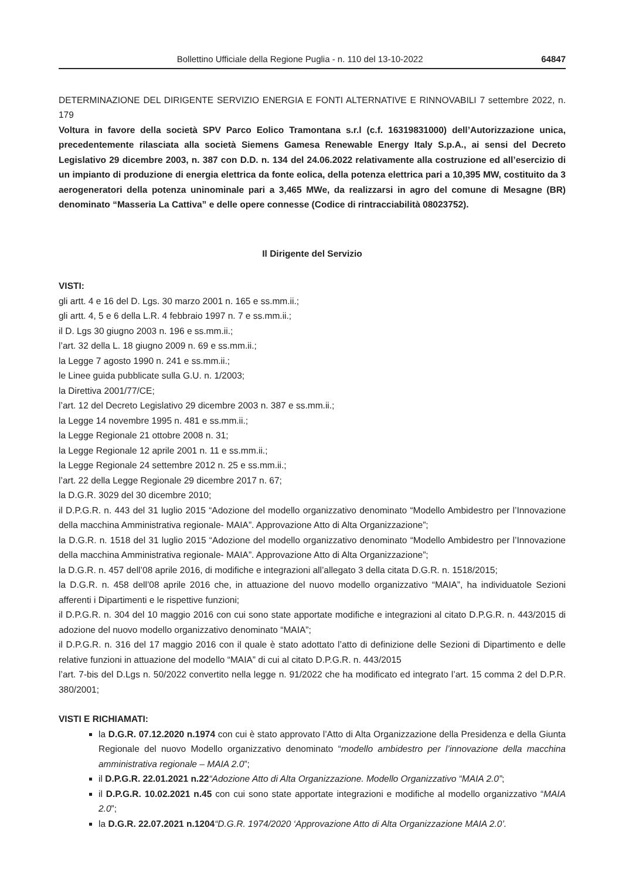Bollettino Ufficiale della Regione Puglia - n. 110 del 13-10-2022 64847
DETERMINAZIONE DEL DIRIGENTE SERVIZIO ENERGIA E FONTI ALTERNATIVE E RINNOVABILI 7 settembre 2022, n. 179
Voltura in favore della società SPV Parco Eolico Tramontana s.r.l (c.f. 16319831000) dell’Autorizzazione unica, precedentemente rilasciata alla società Siemens Gamesa Renewable Energy Italy S.p.A., ai sensi del Decreto Legislativo 29 dicembre 2003, n. 387 con D.D. n. 134 del 24.06.2022 relativamente alla costruzione ed all’esercizio di un impianto di produzione di energia elettrica da fonte eolica, della potenza elettrica pari a 10,395 MW, costituito da 3 aerogeneratori della potenza uninominale pari a 3,465 MWe, da realizzarsi in agro del comune di Mesagne (BR) denominato “Masseria La Cattiva” e delle opere connesse (Codice di rintracciabilità 08023752).
Il Dirigente del Servizio
VISTI:
gli artt. 4 e 16 del D. Lgs. 30 marzo 2001 n. 165 e ss.mm.ii.;
gli artt. 4, 5 e 6 della L.R. 4 febbraio 1997 n. 7 e ss.mm.ii.;
il D. Lgs 30 giugno 2003 n. 196 e ss.mm.ii.;
l’art. 32 della L. 18 giugno 2009 n. 69 e ss.mm.ii.;
la Legge 7 agosto 1990 n. 241 e ss.mm.ii.;
le Linee guida pubblicate sulla G.U. n. 1/2003;
la Direttiva 2001/77/CE;
l’art. 12 del Decreto Legislativo 29 dicembre 2003 n. 387 e ss.mm.ii.;
la Legge 14 novembre 1995 n. 481 e ss.mm.ii.;
la Legge Regionale 21 ottobre 2008 n. 31;
la Legge Regionale 12 aprile 2001 n. 11 e ss.mm.ii.;
la Legge Regionale 24 settembre 2012 n. 25 e ss.mm.ii.;
l’art. 22 della Legge Regionale 29 dicembre 2017 n. 67;
la D.G.R. 3029 del 30 dicembre 2010;
il D.P.G.R. n. 443 del 31 luglio 2015 “Adozione del modello organizzativo denominato “Modello Ambidestro per l’Innovazione della macchina Amministrativa regionale- MAIA”. Approvazione Atto di Alta Organizzazione”;
la D.G.R. n. 1518 del 31 luglio 2015 “Adozione del modello organizzativo denominato “Modello Ambidestro per l’Innovazione della macchina Amministrativa regionale- MAIA”. Approvazione Atto di Alta Organizzazione”;
la D.G.R. n. 457 dell’08 aprile 2016, di modifiche e integrazioni all’allegato 3 della citata D.G.R. n. 1518/2015;
la D.G.R. n. 458 dell’08 aprile 2016 che, in attuazione del nuovo modello organizzativo “MAIA”, ha individuatole Sezioni afferenti i Dipartimenti e le rispettive funzioni;
il D.P.G.R. n. 304 del 10 maggio 2016 con cui sono state apportate modifiche e integrazioni al citato D.P.G.R. n. 443/2015 di adozione del nuovo modello organizzativo denominato “MAIA”;
il D.P.G.R. n. 316 del 17 maggio 2016 con il quale è stato adottato l’atto di definizione delle Sezioni di Dipartimento e delle relative funzioni in attuazione del modello “MAIA” di cui al citato D.P.G.R. n. 443/2015
l’art. 7-bis del D.Lgs n. 50/2022 convertito nella legge n. 91/2022 che ha modificato ed integrato l’art. 15 comma 2 del D.P.R. 380/2001;
VISTI E RICHIAMATI:
la D.G.R. 07.12.2020 n.1974 con cui è stato approvato l’Atto di Alta Organizzazione della Presidenza e della Giunta Regionale del nuovo Modello organizzativo denominato “modello ambidestro per l’innovazione della macchina amministrativa regionale – MAIA 2.0”;
il D.P.G.R. 22.01.2021 n.22“Adozione Atto di Alta Organizzazione. Modello Organizzativo “MAIA 2.0”;
il D.P.G.R. 10.02.2021 n.45 con cui sono state apportate integrazioni e modifiche al modello organizzativo “MAIA 2.0”;
la D.G.R. 22.07.2021 n.1204“D.G.R. 1974/2020 ‘Approvazione Atto di Alta Organizzazione MAIA 2.0’.